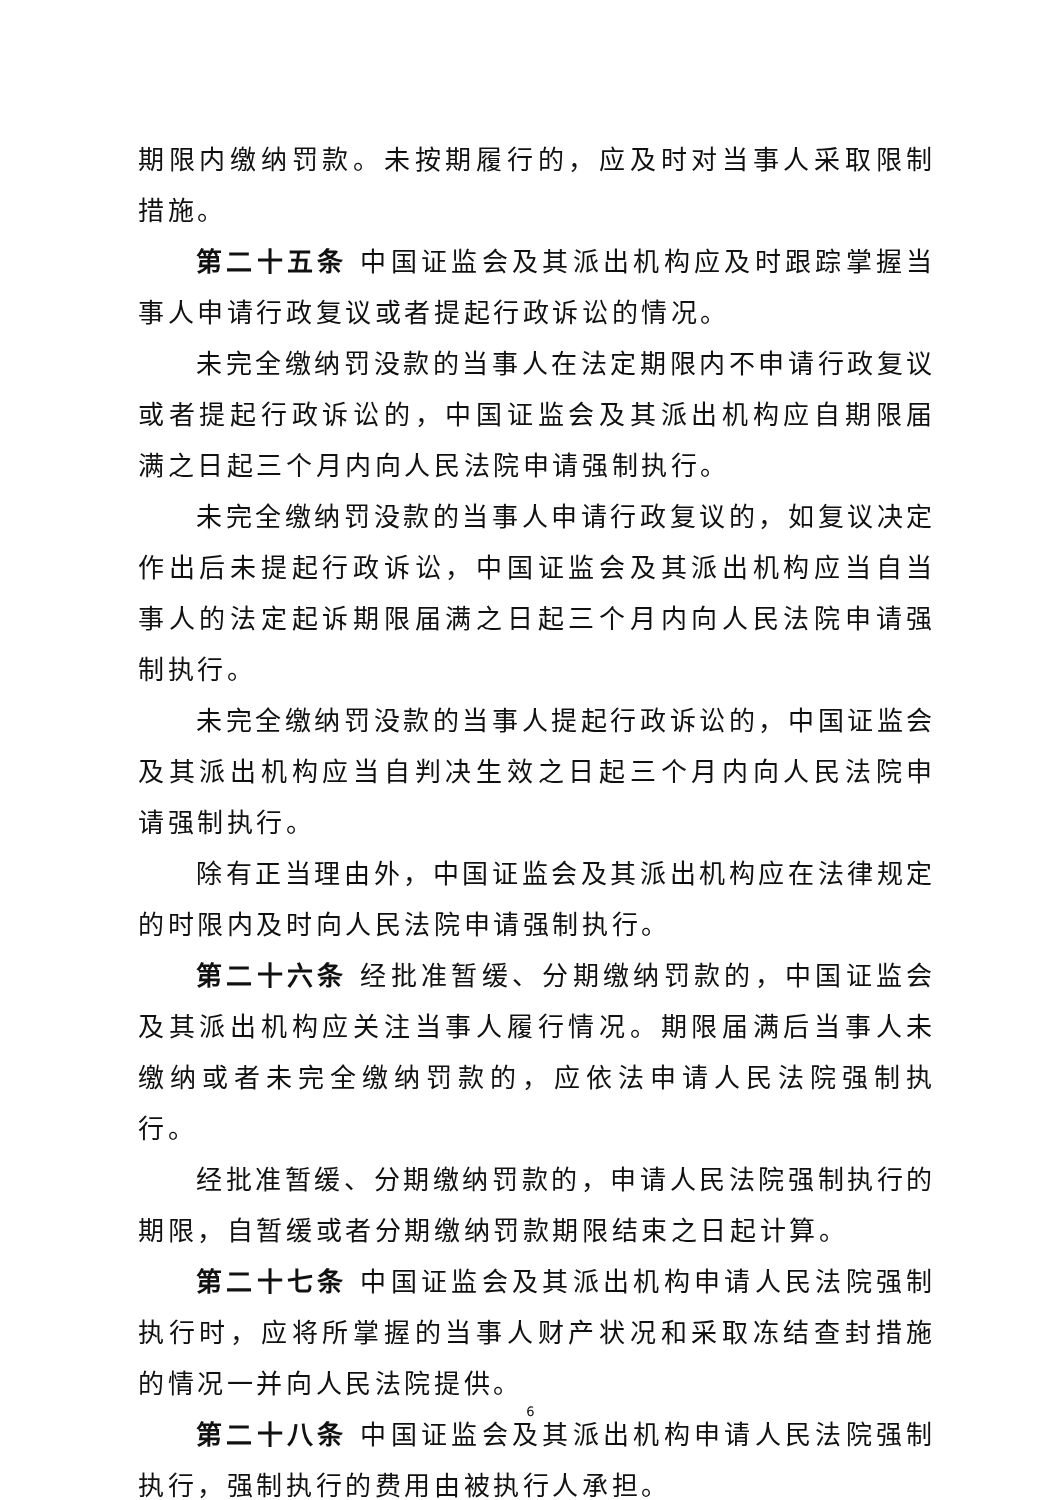期限内缴纳罚款。未按期履行的，应及时对当事人采取限制措施。
第二十五条 中国证监会及其派出机构应及时跟踪掌握当事人申请行政复议或者提起行政诉讼的情况。
未完全缴纳罚没款的当事人在法定期限内不申请行政复议或者提起行政诉讼的，中国证监会及其派出机构应自期限届满之日起三个月内向人民法院申请强制执行。
未完全缴纳罚没款的当事人申请行政复议的，如复议决定作出后未提起行政诉讼，中国证监会及其派出机构应当自当事人的法定起诉期限届满之日起三个月内向人民法院申请强制执行。
未完全缴纳罚没款的当事人提起行政诉讼的，中国证监会及其派出机构应当自判决生效之日起三个月内向人民法院申请强制执行。
除有正当理由外，中国证监会及其派出机构应在法律规定的时限内及时向人民法院申请强制执行。
第二十六条 经批准暂缓、分期缴纳罚款的，中国证监会及其派出机构应关注当事人履行情况。期限届满后当事人未缴纳或者未完全缴纳罚款的，应依法申请人民法院强制执行。
经批准暂缓、分期缴纳罚款的，申请人民法院强制执行的期限，自暂缓或者分期缴纳罚款期限结束之日起计算。
第二十七条 中国证监会及其派出机构申请人民法院强制执行时，应将所掌握的当事人财产状况和采取冻结查封措施的情况一并向人民法院提供。
第二十八条 中国证监会及其派出机构申请人民法院强制执行，强制执行的费用由被执行人承担。
6